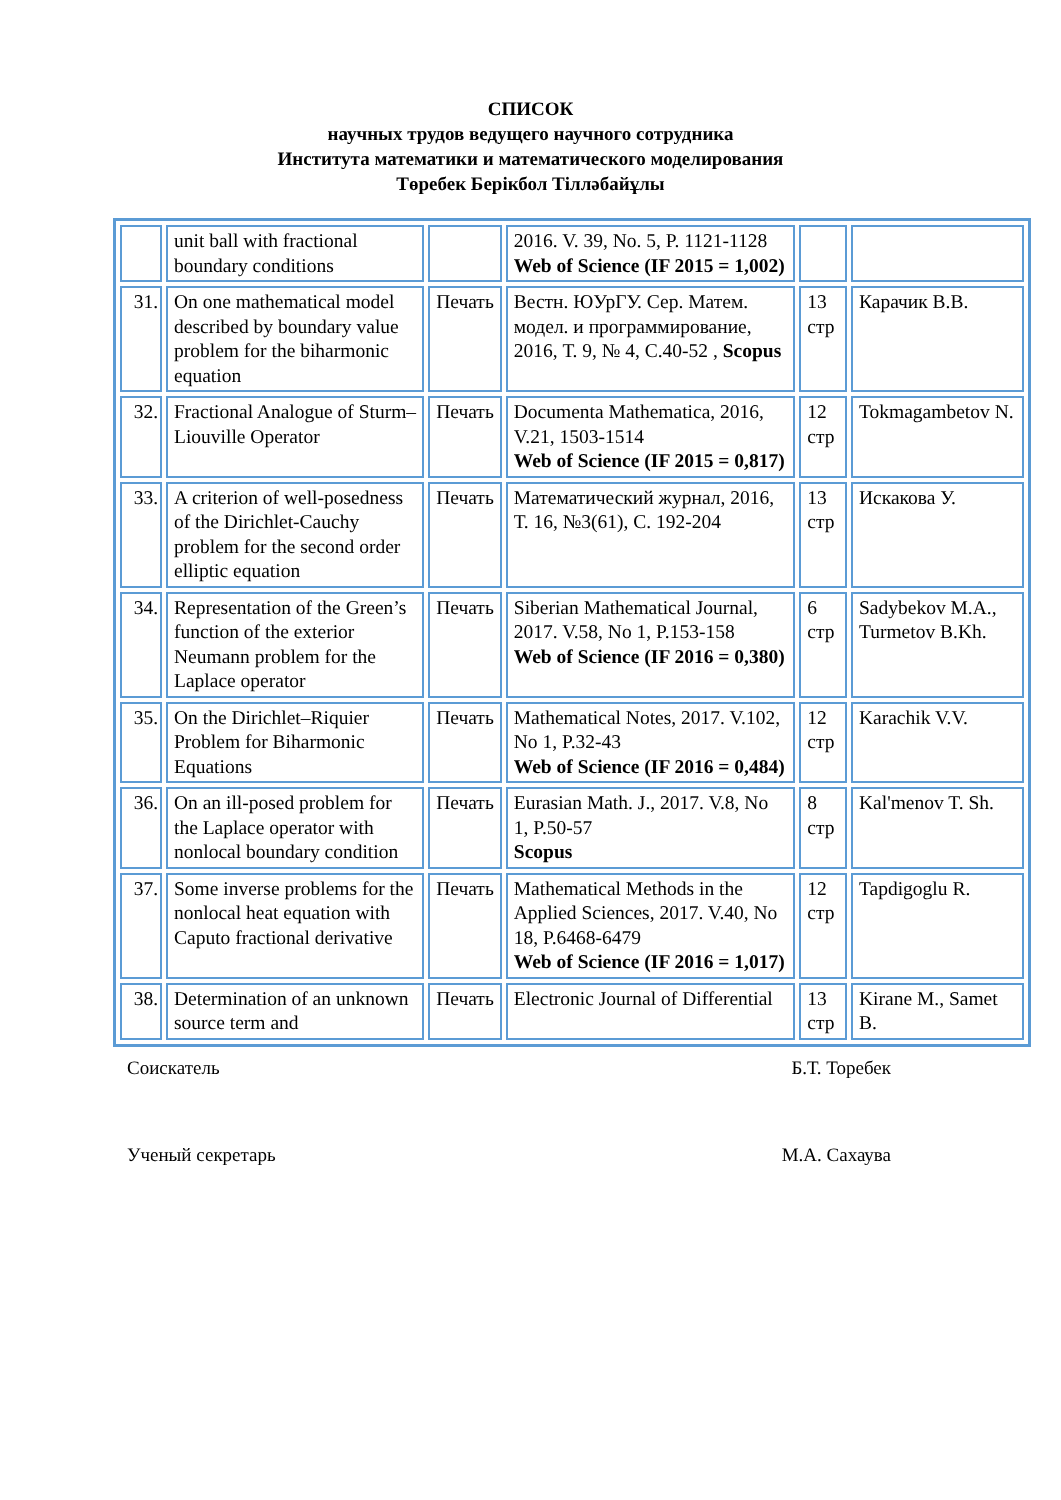СПИСОК
научных трудов ведущего научного сотрудника
Института математики и математического моделирования
Төребек Берікбол Тілләбайұлы
| | unit ball with fractional boundary conditions | | 2016. V. 39, No. 5, P. 1121-1128 Web of Science (IF 2015 = 1,002) | | |
| 31. | On one mathematical model described by boundary value problem for the biharmonic equation | Печать | Вестн. ЮУрГУ. Сер. Матем. модел. и программирование, 2016, Т. 9, № 4, С.40-52 , Scopus | 13 стр | Карачик В.В. |
| 32. | Fractional Analogue of Sturm–Liouville Operator | Печать | Documenta Mathematica, 2016, V.21, 1503-1514 Web of Science (IF 2015 = 0,817) | 12 стр | Tokmagambetov N. |
| 33. | A criterion of well-posedness of the Dirichlet-Cauchy problem for the second order elliptic equation | Печать | Математический журнал, 2016, Т. 16, №3(61), С. 192-204 | 13 стр | Искакова У. |
| 34. | Representation of the Green’s function of the exterior Neumann problem for the Laplace operator | Печать | Siberian Mathematical Journal, 2017. V.58, No 1, P.153-158 Web of Science (IF 2016 = 0,380) | 6 стр | Sadybekov M.A., Turmetov B.Kh. |
| 35. | On the Dirichlet–Riquier Problem for Biharmonic Equations | Печать | Mathematical Notes, 2017. V.102, No 1, P.32-43 Web of Science (IF 2016 = 0,484) | 12 стр | Karachik V.V. |
| 36. | On an ill-posed problem for the Laplace operator with nonlocal boundary condition | Печать | Eurasian Math. J., 2017. V.8, No 1, P.50-57 Scopus | 8 стр | Kal'menov T. Sh. |
| 37. | Some inverse problems for the nonlocal heat equation with Caputo fractional derivative | Печать | Mathematical Methods in the Applied Sciences, 2017. V.40, No 18, P.6468-6479 Web of Science (IF 2016 = 1,017) | 12 стр | Tapdigoglu R. |
| 38. | Determination of an unknown source term and | Печать | Electronic Journal of Differential | 13 стр | Kirane M., Samet B. |
Соискатель Б.Т. Торебек
Ученый секретарь М.А. Сахаува